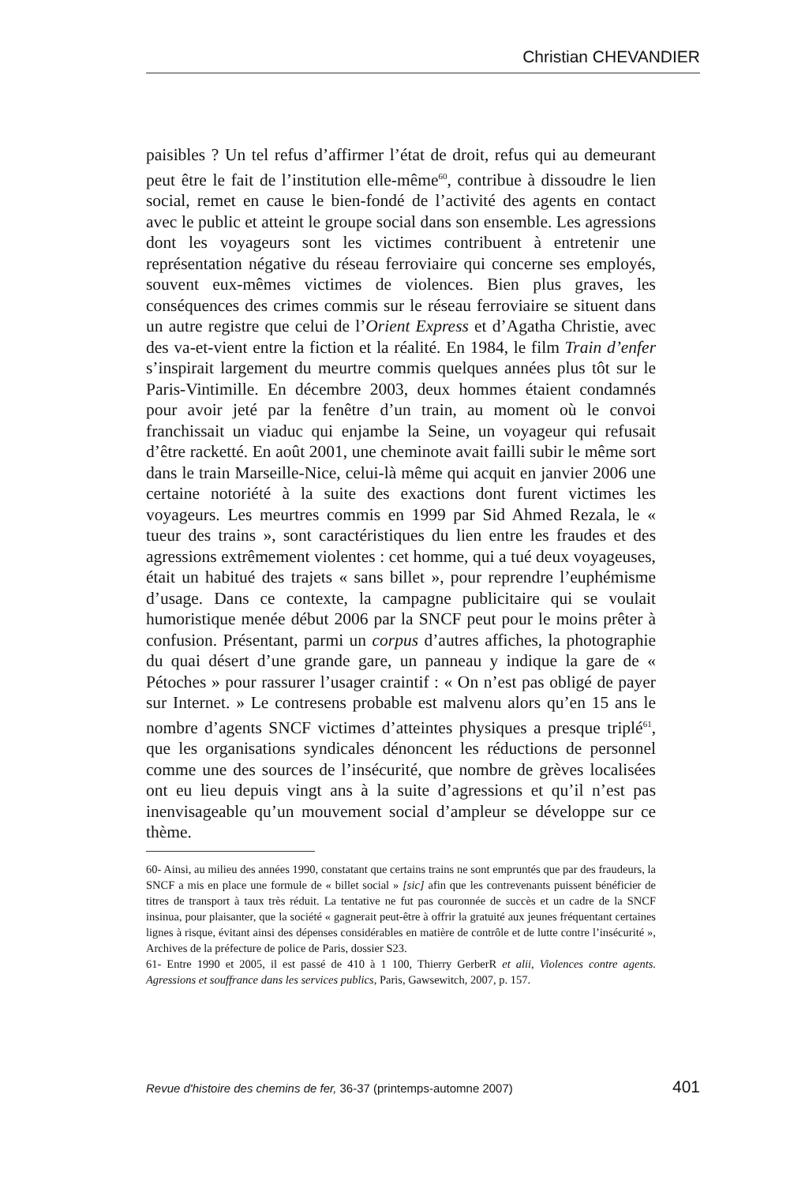Christian CHEVANDIER
paisibles ? Un tel refus d’affirmer l’état de droit, refus qui au demeurant peut être le fait de l’institution elle-même<sup>60</sup>, contribue à dissoudre le lien social, remet en cause le bien-fondé de l’activité des agents en contact avec le public et atteint le groupe social dans son ensemble. Les agressions dont les voyageurs sont les victimes contribuent à entretenir une représentation négative du réseau ferroviaire qui concerne ses employés, souvent eux-mêmes victimes de violences. Bien plus graves, les conséquences des crimes commis sur le réseau ferroviaire se situent dans un autre registre que celui de l’Orient Express et d’Agatha Christie, avec des va-et-vient entre la fiction et la réalité. En 1984, le film Train d’enfer s’inspirait largement du meurtre commis quelques années plus tôt sur le Paris-Vintimille. En décembre 2003, deux hommes étaient condamnés pour avoir jeté par la fenêtre d’un train, au moment où le convoi franchissait un viaduc qui enjambe la Seine, un voyageur qui refusait d’être racketté. En août 2001, une cheminote avait failli subir le même sort dans le train Marseille-Nice, celui-là même qui acquit en janvier 2006 une certaine notoriété à la suite des exactions dont furent victimes les voyageurs. Les meurtres commis en 1999 par Sid Ahmed Rezala, le « tueur des trains », sont caractéristiques du lien entre les fraudes et des agressions extrêmement violentes : cet homme, qui a tué deux voyageuses, était un habitué des trajets « sans billet », pour reprendre l’euphémisme d’usage. Dans ce contexte, la campagne publicitaire qui se voulait humoristique menée début 2006 par la SNCF peut pour le moins prêter à confusion. Présentant, parmi un corpus d’autres affiches, la photographie du quai désert d’une grande gare, un panneau y indique la gare de « Pétoches » pour rassurer l’usager craintif : « On n’est pas obligé de payer sur Internet. » Le contresens probable est malvenu alors qu’en 15 ans le nombre d’agents SNCF victimes d’atteintes physiques a presque triplé<sup>61</sup>, que les organisations syndicales dénoncent les réductions de personnel comme une des sources de l’insécurité, que nombre de grèves localisées ont eu lieu depuis vingt ans à la suite d’agressions et qu’il n’est pas inenvisageable qu’un mouvement social d’ampleur se développe sur ce thème.
60- Ainsi, au milieu des années 1990, constatant que certains trains ne sont empruntés que par des fraudeurs, la SNCF a mis en place une formule de « billet social » [sic] afin que les contrevenants puissent bénéficier de titres de transport à taux très réduit. La tentative ne fut pas couronnée de succès et un cadre de la SNCF insinua, pour plaisanter, que la société « gagnerait peut-être à offrir la gratuité aux jeunes fréquentant certaines lignes à risque, évitant ainsi des dépenses considérables en matière de contrôle et de lutte contre l’insécurité », Archives de la préfecture de police de Paris, dossier S23.
61- Entre 1990 et 2005, il est passé de 410 à 1 100, Thierry GerberR et alii, Violences contre agents. Agressions et souffrance dans les services publics, Paris, Gawsewitch, 2007, p. 157.
Revue d'histoire des chemins de fer, 36-37 (printemps-automne 2007) 401